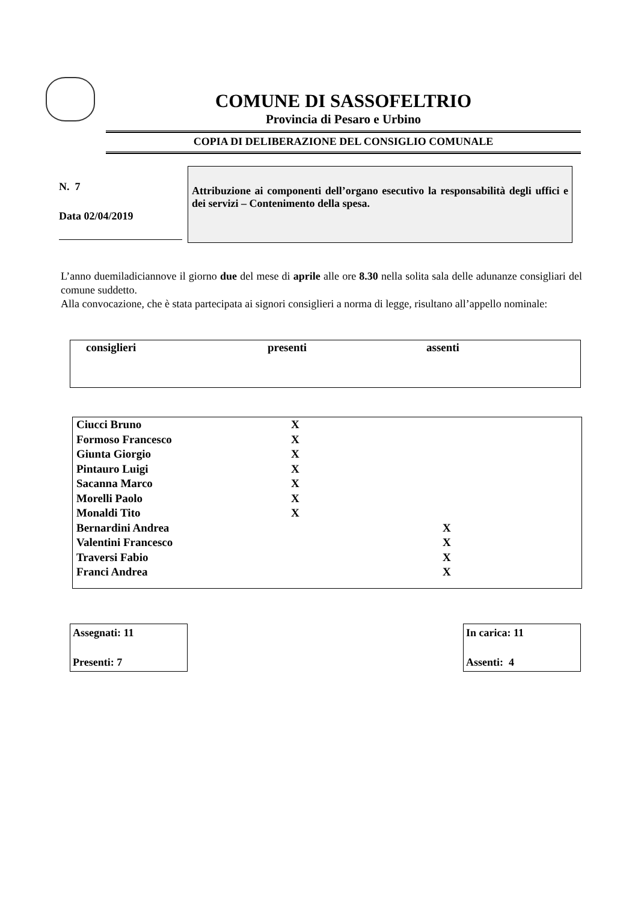COMUNE DI SASSOFELTRIO
Provincia di Pesaro e Urbino
COPIA DI DELIBERAZIONE DEL CONSIGLIO COMUNALE
N. 7
Data 02/04/2019
Attribuzione ai componenti dell’organo esecutivo la responsabilità degli uffici e dei servizi – Contenimento della spesa.
L’anno duemiladiciannove il giorno due del mese di aprile alle ore 8.30 nella solita sala delle adunanze consigliari del comune suddetto.
Alla convocazione, che è stata partecipata ai signori consiglieri a norma di legge, risultano all’appello nominale:
| consiglieri | presenti | assenti |
| --- | --- | --- |
| Ciucci Bruno | X | |
| Formoso Francesco | X | |
| Giunta Giorgio | X | |
| Pintauro Luigi | X | |
| Sacanna Marco | X | |
| Morelli Paolo | X | |
| Monaldi Tito | X | |
| Bernardini Andrea | | X |
| Valentini Francesco | | X |
| Traversi Fabio | | X |
| Franci Andrea | | X |
Assegnati: 11
Presenti: 7
In carica: 11
Assenti: 4